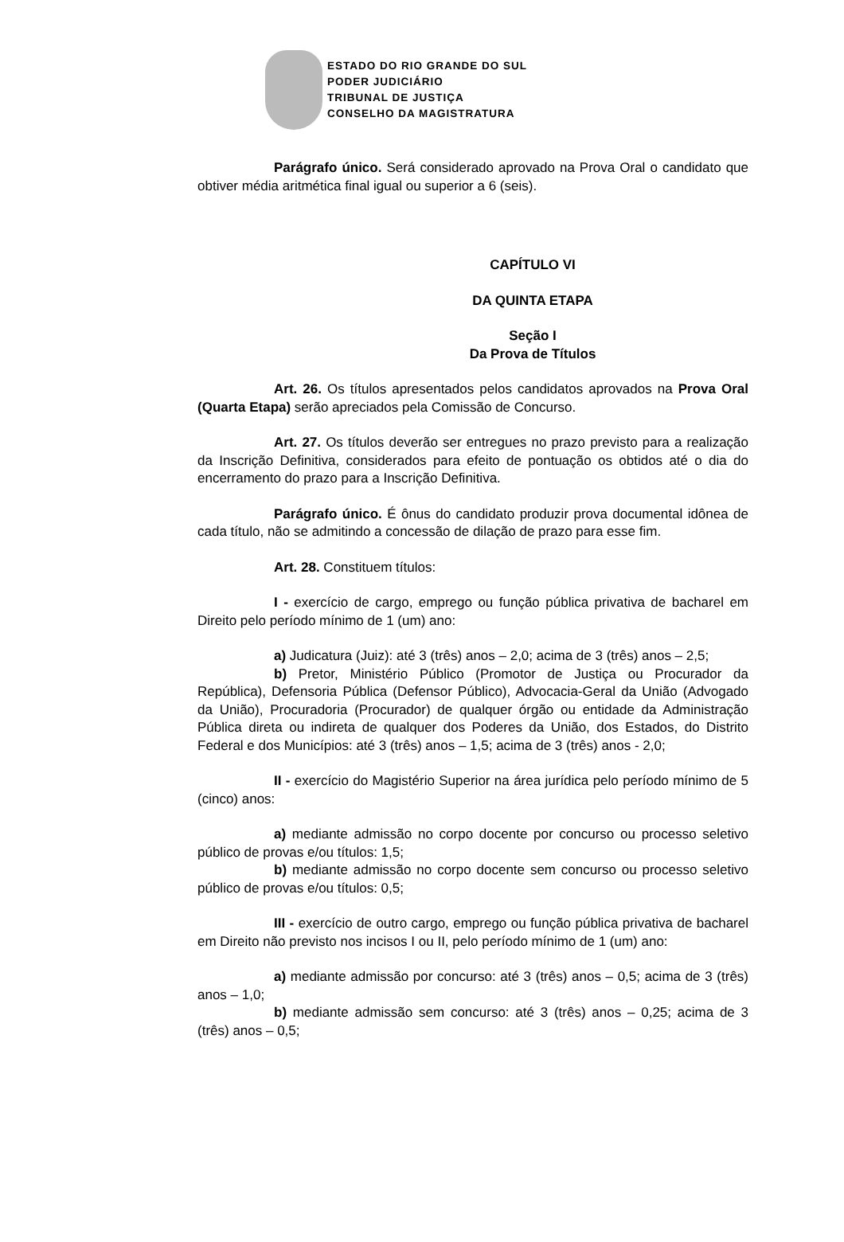ESTADO DO RIO GRANDE DO SUL
PODER JUDICIÁRIO
TRIBUNAL DE JUSTIÇA
CONSELHO DA MAGISTRATURA
Parágrafo único. Será considerado aprovado na Prova Oral o candidato que obtiver média aritmética final igual ou superior a 6 (seis).
CAPÍTULO VI
DA QUINTA ETAPA
Seção I
Da Prova de Títulos
Art. 26. Os títulos apresentados pelos candidatos aprovados na Prova Oral (Quarta Etapa) serão apreciados pela Comissão de Concurso.
Art. 27. Os títulos deverão ser entregues no prazo previsto para a realização da Inscrição Definitiva, considerados para efeito de pontuação os obtidos até o dia do encerramento do prazo para a Inscrição Definitiva.
Parágrafo único. É ônus do candidato produzir prova documental idônea de cada título, não se admitindo a concessão de dilação de prazo para esse fim.
Art. 28. Constituem títulos:
I - exercício de cargo, emprego ou função pública privativa de bacharel em Direito pelo período mínimo de 1 (um) ano:
a) Judicatura (Juiz): até 3 (três) anos – 2,0; acima de 3 (três) anos – 2,5;
b) Pretor, Ministério Público (Promotor de Justiça ou Procurador da República), Defensoria Pública (Defensor Público), Advocacia-Geral da União (Advogado da União), Procuradoria (Procurador) de qualquer órgão ou entidade da Administração Pública direta ou indireta de qualquer dos Poderes da União, dos Estados, do Distrito Federal e dos Municípios: até 3 (três) anos – 1,5; acima de 3 (três) anos - 2,0;
II - exercício do Magistério Superior na área jurídica pelo período mínimo de 5 (cinco) anos:
a) mediante admissão no corpo docente por concurso ou processo seletivo público de provas e/ou títulos: 1,5;
b) mediante admissão no corpo docente sem concurso ou processo seletivo público de provas e/ou títulos: 0,5;
III - exercício de outro cargo, emprego ou função pública privativa de bacharel em Direito não previsto nos incisos I ou II, pelo período mínimo de 1 (um) ano:
a) mediante admissão por concurso: até 3 (três) anos – 0,5; acima de 3 (três) anos – 1,0;
b) mediante admissão sem concurso: até 3 (três) anos – 0,25; acima de 3 (três) anos – 0,5;